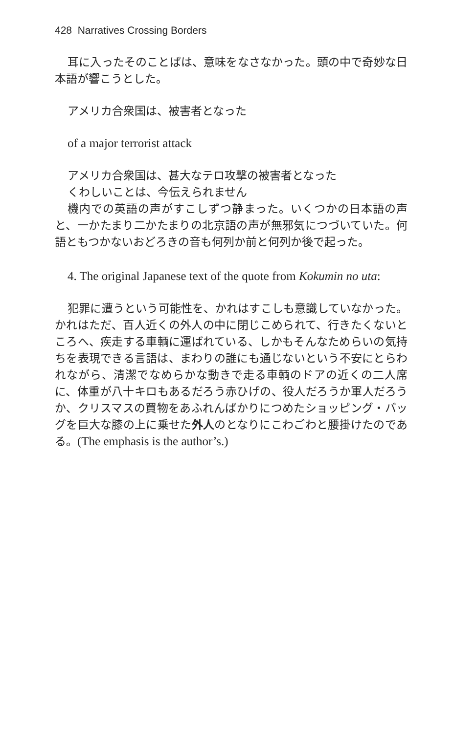428 Narratives Crossing Borders
耳に入ったそのことばは、意味をなさなかった。頭の中で奇妙な日本語が響こうとした。
アメリカ合衆国は、被害者となった
of a major terrorist attack
アメリカ合衆国は、甚大なテロ攻撃の被害者となった
くわしいことは、今伝えられません
機内での英語の声がすこしずつ静まった。いくつかの日本語の声と、一かたまり二かたまりの北京語の声が無邪気につづいていた。何語ともつかないおどろきの音も何列か前と何列か後で起った。
4. The original Japanese text of the quote from Kokumin no uta:
犯罪に遭うという可能性を、かれはすこしも意識していなかった。かれはただ、百人近くの外人の中に閉じこめられて、行きたくないところへ、疾走する車輌に運ばれている、しかもそんなためらいの気持ちを表現できる言語は、まわりの誰にも通じないという不安にとらわれながら、清潔でなめらかな動きで走る車輌のドアの近くの二人席に、体重が八十キロもあるだろう赤ひげの、役人だろうか軍人だろうか、クリスマスの買物をあふれんばかりにつめたショッピング・バッグを巨大な膝の上に乗せた外人のとなりにこわごわと腰掛けたのである。(The emphasis is the author’s.)